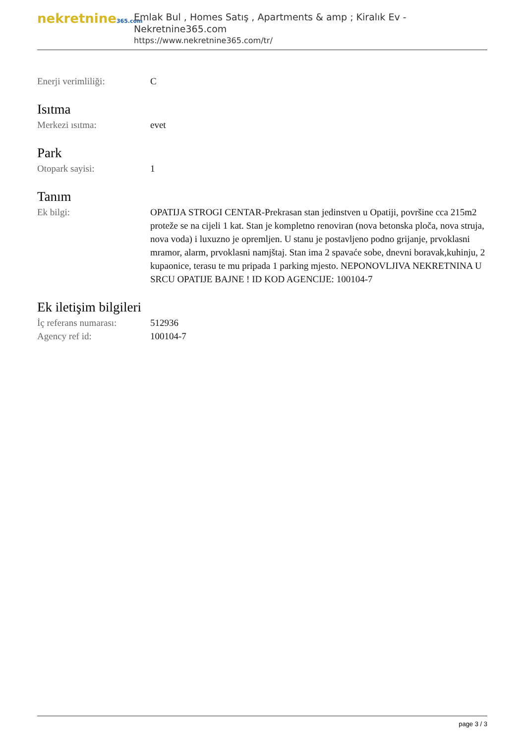nekretnine365.com
Emlak Bul , Homes Satış , Apartments & amp ; Kiralık Ev - Nekretnine365.com
https://www.nekretnine365.com/tr/
Enerji verimliliği: C
Isıtma
Merkezi ısıtma: evet
Park
Otopark sayisi: 1
Tanım
Ek bilgi: OPATIJA STROGI CENTAR-Prekrasan stan jedinstven u Opatiji, površine cca 215m2 proteže se na cijeli 1 kat. Stan je kompletno renoviran (nova betonska ploča, nova struja, nova voda) i luxuzno je opremljen. U stanu je postavljeno podno grijanje, prvoklasni mramor, alarm, prvoklasni namjštaj. Stan ima 2 spavaće sobe, dnevni boravak,kuhinju, 2 kupaonice, terasu te mu pripada 1 parking mjesto. NEPONOVLJIVA NEKRETNINA U SRCU OPATIJE BAJNE ! ID KOD AGENCIJE: 100104-7
Ek iletişim bilgileri
İç referans numarası:
512936
Agency ref id: 100104-7
page 3 / 3